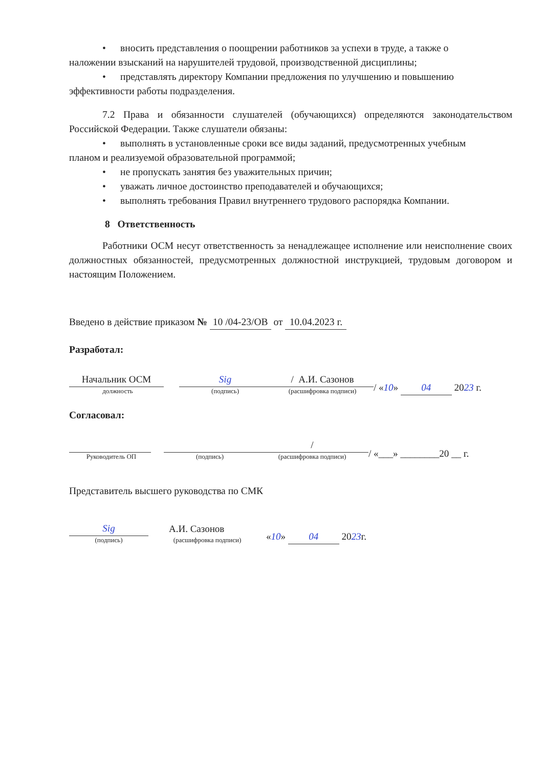• вносить представления о поощрении работников за успехи в труде, а также о
наложении взысканий на нарушителей трудовой, производственной дисциплины;
• представлять директору Компании предложения по улучшению и повышению
эффективности работы подразделения.
7.2 Права и обязанности слушателей (обучающихся) определяются законодательством Российской Федерации. Также слушатели обязаны:
• выполнять в установленные сроки все виды заданий, предусмотренных учебным
планом и реализуемой образовательной программой;
• не пропускать занятия без уважительных причин;
• уважать личное достоинство преподавателей и обучающихся;
• выполнять требования Правил внутреннего трудового распорядка Компании.
8 Ответственность
Работники ОСМ несут ответственность за ненадлежащее исполнение или неисполнение своих должностных обязанностей, предусмотренных должностной инструкцией, трудовым договором и настоящим Положением.
Введено в действие приказом № 10 /04-23/ОВ от 10.04.2023 г.
Разработал:
Начальник ОСМ
должность
Sig
(подпись)
/ А.И. Сазонов
(расшифровка подписи)
/ «10» 04 2023 г.
Согласовал:
Руководитель ОП
(подпись)
/
(расшифровка подписи)
/ «___» ________20 __ г.
Представитель высшего руководства по СМК
Sig
(подпись)
А.И. Сазонов
(расшифровка подписи)
«10» 04 2023г.